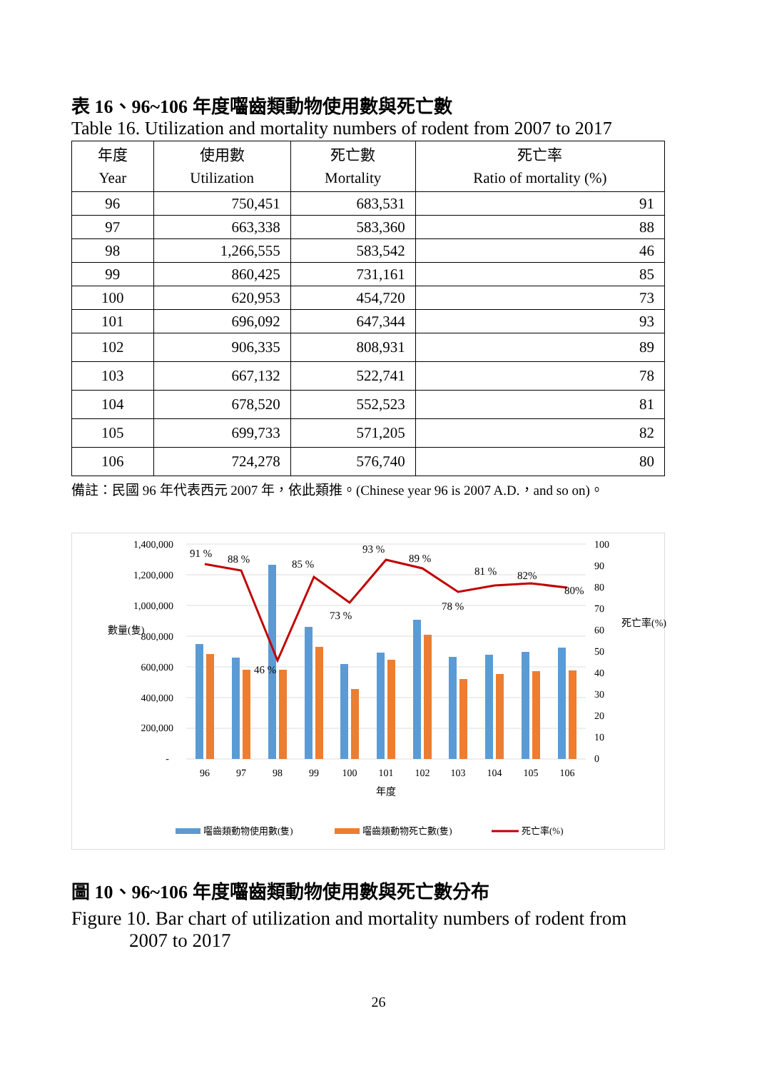表 16、96~106 年度囓齒類動物使用數與死亡數
Table 16. Utilization and mortality numbers of rodent from 2007 to 2017
| 年度 Year | 使用數 Utilization | 死亡數 Mortality | 死亡率 Ratio of mortality (%) |
| --- | --- | --- | --- |
| 96 | 750,451 | 683,531 | 91 |
| 97 | 663,338 | 583,360 | 88 |
| 98 | 1,266,555 | 583,542 | 46 |
| 99 | 860,425 | 731,161 | 85 |
| 100 | 620,953 | 454,720 | 73 |
| 101 | 696,092 | 647,344 | 93 |
| 102 | 906,335 | 808,931 | 89 |
| 103 | 667,132 | 522,741 | 78 |
| 104 | 678,520 | 552,523 | 81 |
| 105 | 699,733 | 571,205 | 82 |
| 106 | 724,278 | 576,740 | 80 |
備註：民國 96 年代表西元 2007 年，依此類推。(Chinese year 96 is 2007 A.D.，and so on)。
1,400,000
1,200,000
1,000,000
800,000
600,000
400,000
200,000
-
100
90
80
70
60
50
40
30
20
10
0
數量(隻)
死亡率(%)
91 %
88 %
46 %
85 %
73 %
93 %
89 %
78 %
81 %
82%
80%
96
97
98
99
100
101
102
103
104
105
106
年度
囓齒類動物使用數(隻)
囓齒類動物死亡數(隻)
死亡率(%)
圖 10、96~106 年度囓齒類動物使用數與死亡數分布
Figure 10. Bar chart of utilization and mortality numbers of rodent from
2007 to 2017
26